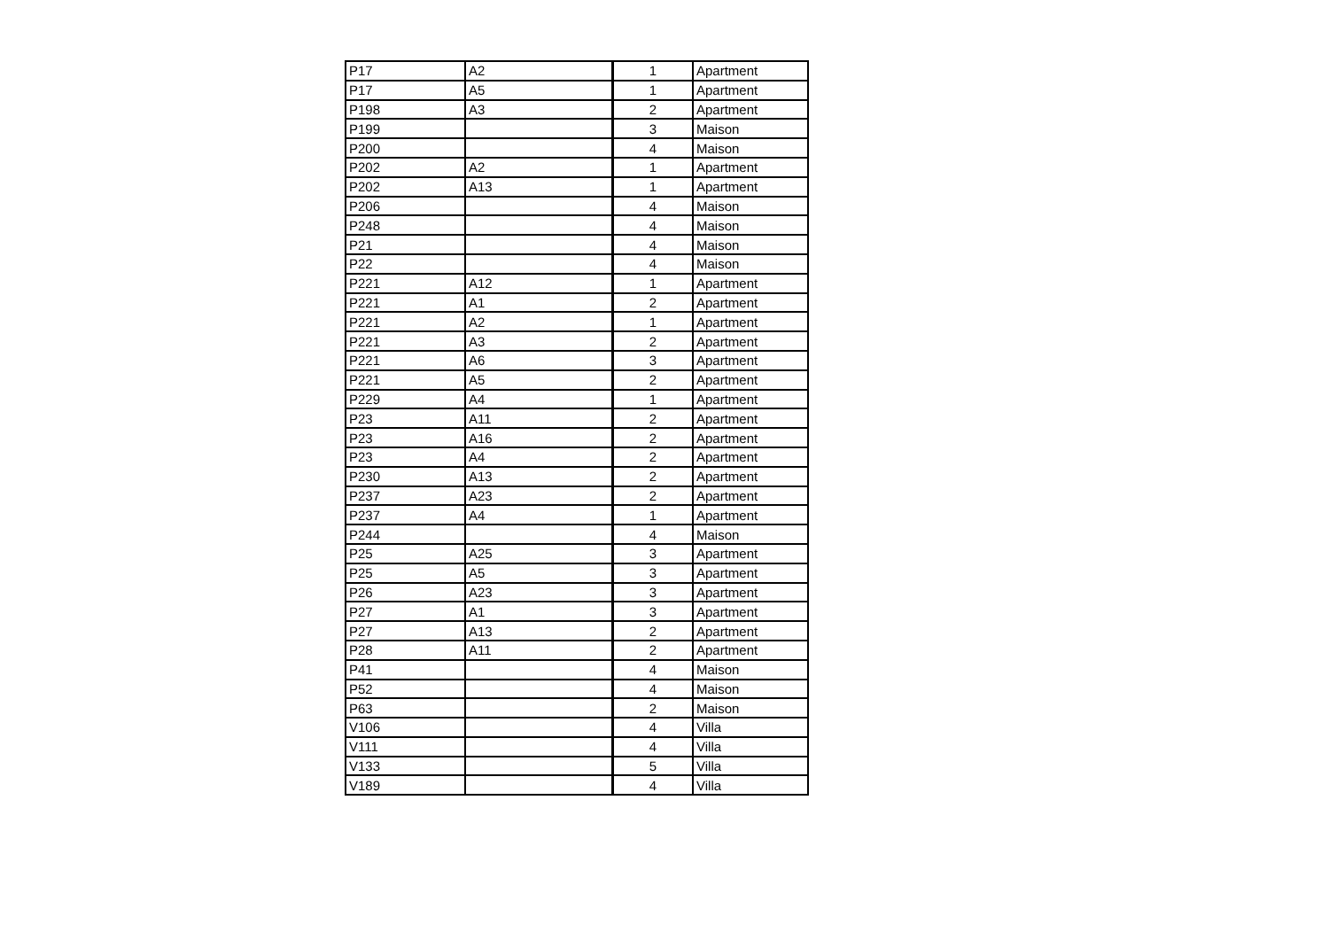| P17 | A2 | 1 | Apartment |
| P17 | A5 | 1 | Apartment |
| P198 | A3 | 2 | Apartment |
| P199 | | 3 | Maison |
| P200 | | 4 | Maison |
| P202 | A2 | 1 | Apartment |
| P202 | A13 | 1 | Apartment |
| P206 | | 4 | Maison |
| P248 | | 4 | Maison |
| P21 | | 4 | Maison |
| P22 | | 4 | Maison |
| P221 | A12 | 1 | Apartment |
| P221 | A1 | 2 | Apartment |
| P221 | A2 | 1 | Apartment |
| P221 | A3 | 2 | Apartment |
| P221 | A6 | 3 | Apartment |
| P221 | A5 | 2 | Apartment |
| P229 | A4 | 1 | Apartment |
| P23 | A11 | 2 | Apartment |
| P23 | A16 | 2 | Apartment |
| P23 | A4 | 2 | Apartment |
| P230 | A13 | 2 | Apartment |
| P237 | A23 | 2 | Apartment |
| P237 | A4 | 1 | Apartment |
| P244 | | 4 | Maison |
| P25 | A25 | 3 | Apartment |
| P25 | A5 | 3 | Apartment |
| P26 | A23 | 3 | Apartment |
| P27 | A1 | 3 | Apartment |
| P27 | A13 | 2 | Apartment |
| P28 | A11 | 2 | Apartment |
| P41 | | 4 | Maison |
| P52 | | 4 | Maison |
| P63 | | 2 | Maison |
| V106 | | 4 | Villa |
| V111 | | 4 | Villa |
| V133 | | 5 | Villa |
| V189 | | 4 | Villa |